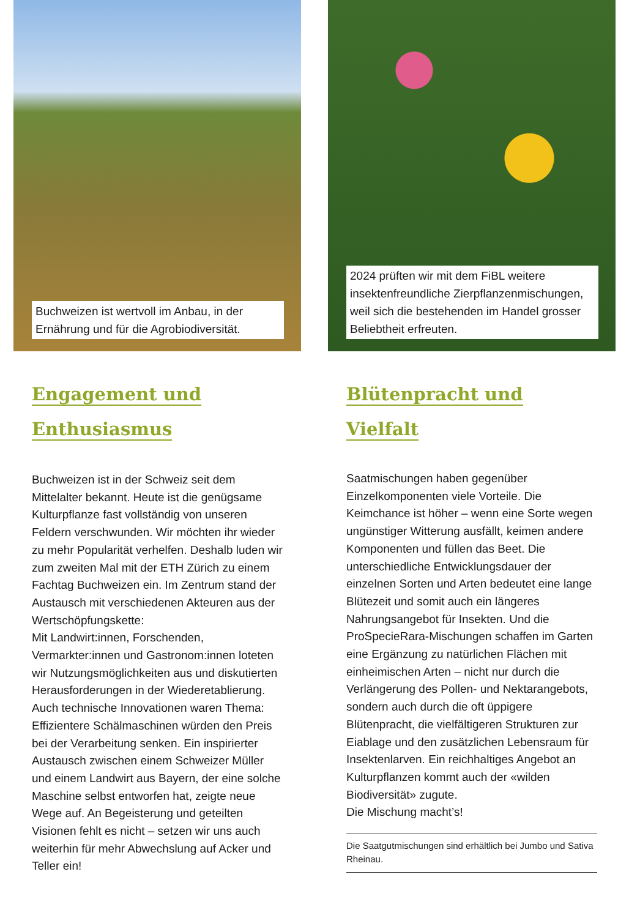Buchweizen ist wertvoll im Anbau, in der Ernährung und für die Agrobiodiversität.
Engagement und
Enthusiasmus
Buchweizen ist in der Schweiz seit dem Mittelalter bekannt. Heute ist die genügsame Kulturpflanze fast vollständig von unseren Feldern verschwunden. Wir möchten ihr wieder zu mehr Popularität verhelfen. Deshalb luden wir zum zweiten Mal mit der ETH Zürich zu einem Fachtag Buchweizen ein. Im Zentrum stand der Austausch mit verschiedenen Akteuren aus der Wertschöpfungskette:
Mit Landwirt:innen, Forschenden, Vermarkter:innen und Gastronom:innen loteten wir Nutzungsmöglichkeiten aus und diskutierten Herausforderungen in der Wiederetablierung. Auch technische Innovationen waren Thema: Effizientere Schälmaschinen würden den Preis bei der Verarbeitung senken. Ein inspirierter Austausch zwischen einem Schweizer Müller und einem Landwirt aus Bayern, der eine solche Maschine selbst entworfen hat, zeigte neue Wege auf. An Begeisterung und geteilten Visionen fehlt es nicht – setzen wir uns auch weiterhin für mehr Abwechslung auf Acker und Teller ein!
2024 prüften wir mit dem FiBL weitere insektenfreundliche Zierpflanzenmischungen, weil sich die bestehenden im Handel grosser Beliebtheit erfreuten.
Blütenpracht und Vielfalt
Saatmischungen haben gegenüber Einzelkomponenten viele Vorteile. Die Keimchance ist höher – wenn eine Sorte wegen ungünstiger Witterung ausfällt, keimen andere Komponenten und füllen das Beet. Die unterschiedliche Entwicklungsdauer der einzelnen Sorten und Arten bedeutet eine lange Blütezeit und somit auch ein längeres Nahrungsangebot für Insekten. Und die ProSpecieRara-Mischungen schaffen im Garten eine Ergänzung zu natürlichen Flächen mit einheimischen Arten – nicht nur durch die Verlängerung des Pollen- und Nektarangebots, sondern auch durch die oft üppigere Blütenpracht, die vielfältigeren Strukturen zur Eiablage und den zusätzlichen Lebensraum für Insektenlarven. Ein reichhaltiges Angebot an Kulturpflanzen kommt auch der «wilden Biodiversität» zugute.
Die Mischung macht’s!
Die Saatgutmischungen sind erhältlich bei Jumbo und Sativa Rheinau.